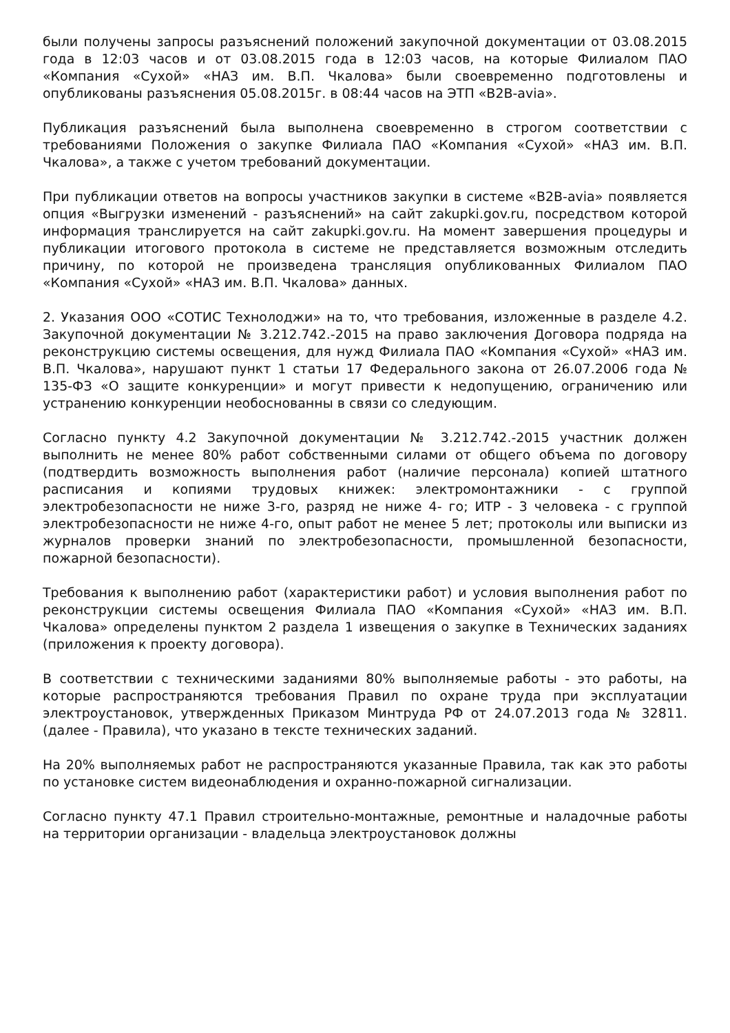были получены запросы разъяснений положений закупочной документации от 03.08.2015 года в 12:03 часов и от 03.08.2015 года в 12:03 часов, на которые Филиалом ПАО «Компания «Сухой» «НАЗ им. В.П. Чкалова» были своевременно подготовлены и опубликованы разъяснения 05.08.2015г. в 08:44 часов на ЭТП «B2B-avia».
Публикация разъяснений была выполнена своевременно в строгом соответствии с требованиями Положения о закупке Филиала ПАО «Компания «Сухой» «НАЗ им. В.П. Чкалова», а также с учетом требований документации.
При публикации ответов на вопросы участников закупки в системе «B2B-avia» появляется опция «Выгрузки изменений - разъяснений» на сайт zakupki.gov.ru, посредством которой информация транслируется на сайт zakupki.gov.ru. На момент завершения процедуры и публикации итогового протокола в системе не представляется возможным отследить причину, по которой не произведена трансляция опубликованных Филиалом ПАО «Компания «Сухой» «НАЗ им. В.П. Чкалова» данных.
2. Указания ООО «СОТИС Технолоджи» на то, что требования, изложенные в разделе 4.2. Закупочной документации № 3.212.742.-2015 на право заключения Договора подряда на реконструкцию системы освещения, для нужд Филиала ПАО «Компания «Сухой» «НАЗ им. В.П. Чкалова», нарушают пункт 1 статьи 17 Федерального закона от 26.07.2006 года № 135-ФЗ «О защите конкуренции» и могут привести к недопущению, ограничению или устранению конкуренции необоснованны в связи со следующим.
Согласно пункту 4.2 Закупочной документации № 3.212.742.-2015 участник должен выполнить не менее 80% работ собственными силами от общего объема по договору (подтвердить возможность выполнения работ (наличие персонала) копией штатного расписания и копиями трудовых книжек: электромонтажники - с группой электробезопасности не ниже 3-го, разряд не ниже 4- го; ИТР - 3 человека - с группой электробезопасности не ниже 4-го, опыт работ не менее 5 лет; протоколы или выписки из журналов проверки знаний по электробезопасности, промышленной безопасности, пожарной безопасности).
Требования к выполнению работ (характеристики работ) и условия выполнения работ по реконструкции системы освещения Филиала ПАО «Компания «Сухой» «НАЗ им. В.П. Чкалова» определены пунктом 2 раздела 1 извещения о закупке в Технических заданиях (приложения к проекту договора).
В соответствии с техническими заданиями 80% выполняемые работы - это работы, на которые распространяются требования Правил по охране труда при эксплуатации электроустановок, утвержденных Приказом Минтруда РФ от 24.07.2013 года № 32811. (далее - Правила), что указано в тексте технических заданий.
На 20% выполняемых работ не распространяются указанные Правила, так как это работы по установке систем видеонаблюдения и охранно-пожарной сигнализации.
Согласно пункту 47.1 Правил строительно-монтажные, ремонтные и наладочные работы на территории организации - владельца электроустановок должны